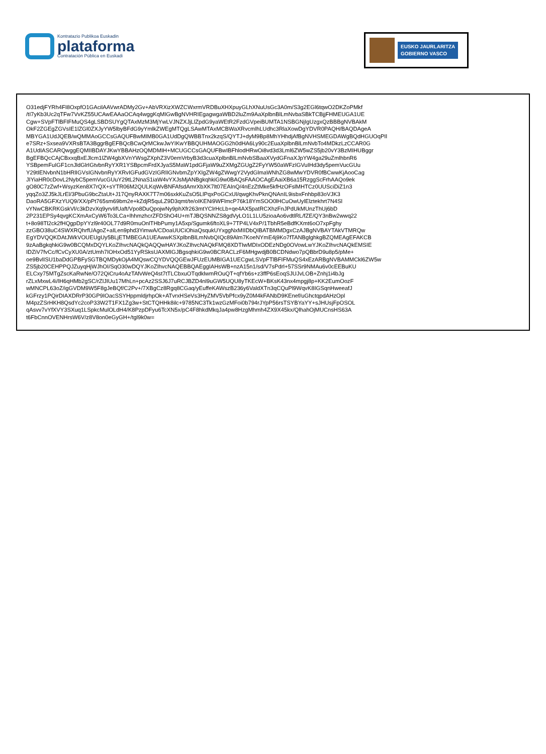Kontratazio Publikoa Euskadin
plataforma
Contratación Pública en Euskadi
EUSKO JAURLARITZA
GOBIERNO VASCO
O31edjFYRh4FI8OxpfO1GAcilAAVwrADMy2Gv+AbVRXizXWZCWxrmVRDBuXHXpuyGLhXNuUsGc3A0m/S3g2EGl6tqwO2DKZoPMkf
/tI7yKb3Uc2qTFw7VvKZ55UCAwEAAaOCAq4wggKqMIGwBgNVHRIEgagwgaWBD2luZm9AaXplbnBlLmNvbaSBkTCBjjFHMEUGA1UE
Cgw+SVpFTlBFIFMuQS4gLSBDSUYgQTAxMzM3MjYwLVJNZXJjLlZpdG9yaWEtR2FzdGVpeiBUMTA1NSBGNjIgUzgxQzBBBgNVBAkM
OkF2ZGEgZGVsIE1lZGl0ZXJyYW5lbyBFdG9yYmlkZWEgMTQgLSAwMTAxMCBWaXRvcmlhLUdhc3RlaXowDgYDVR0PAQH/BAQDAgeA
MBYGA1UdJQEB/wQMMAoGCCsGAQUFBwMIMB0GA1UdDgQWBBTnx2kzqS/QYTJ+dyM9Bp8MhYHhdjAfBgNVHSMEGDAWgBQdHGUOqPIl
e7SRz+Sxsea9VXRsBTA3BggrBgEFBQcBCwQrMCkwJwYIKwYBBQUHMAOGG2h0dHA6Ly90c2EuaXplbnBlLmNvbTo4MDkzLzCCAR0G
A1UdIASCARQwggEQMIIBDAYJKwYBBAHzOQMDMIH+MCUGCCsGAQUFBwIBFhlodHRwOi8vd3d3Lml6ZW5wZS5jb20vY3BzMIHUBggr
BgEFBQcCAjCBxxqBxEJlcm1lZW4gbXVnYWsgZXphZ3V0emVrbyB3d3cuaXplbnBlLmNvbSBaaXVydGFnaXJpYW4ga29uZmlhbnR6
YSBpemFuIGF1cnJldGlrIGtvbnRyYXR1YSBpcmFrdXJyaS5MaW1pdGFjaW9uZXMgZGUgZ2FyYW50aWFzIGVuIHd3dy5pemVucGUu
Y29tIENvbnN1bHRlIGVsIGNvbnRyYXRvIGFudGVzIGRlIGNvbmZpYXIgZW4gZWwgY2VydGlmaWNhZG8wMwYDVR0fBCwwKjAooCag
JIYiaHR0cDovL2NybC5pemVucGUuY29tL2NnaS1iaW4vYXJsMjANBgkqhkiG9w0BAQsFAAOCAgEAaiXB6a15RzggScFrhAAQo9ek
gO80C7zZwf+WsyzKen8X7rQX+sYTR06M2QULKqWvBNFAfsdAmrXbXK7lt07EAInQ/4nEzZtMke5kfHzOFslMHTCz0UUSciDiZ1n3
yqqZo3ZJ5kJLrEl/3PbuG9bcZtaUt+J17QnyRAXK7T7m06sxkKuZsO5LlPqxPoGCxUl/qwgKhvPknQNAnIL9isbxFnhbp83oVJK3
DaoRA5GFXzYUQ9/XX/pPt765sm69bm2e+kZdjR5quLZ9D3qmt/te/oIKENi9WFlmcP76k18YmSOO0lHCuOwUylElztekhrt7N4Sl
vYNwCBKRKGskVl/c3kDzvXq9yrvIifUaft/Vpo8DuQpojwNy9phXfr263mtYClrHcLb+qe4AX5patRCXhzFnJPdUkMUnzThUj6bD
2P231EPSy4qvgKCXmAxCyW6To3LCa+lhhmzhcrZFDShO4U+mTJBQSNNZS8gdVyLO1L1LU5zioaAo6vdtlRL/fZE/QY3nBw2wwq22
t+8o98Tl2ck2fHQgpDpYYzl9r40OL77d9R0muOnlTHbPumy1A5xp/Sgumk6ftoXL9+7TP4LV4xP/1TbhR5eBdfKXmt6oO7xpFghy
zzGBO38uC4SWXRQhrfUAgoZ+aILen9phd3YimwA/CDoaUUCiOhiaQsqukUYxggNxMIIDbQIBATBMMDgxCzAJBgNVBAYTAkVTMRQw
EgYDVQQKDAtJWkVOUEUgUy5BLjETMBEGA1UEAwwKSXplbnBlLmNvbQIQc89Alm7KoeNYmE4j9Ko7fTANBglghkgBZQMEAgEFAKCB
9zAaBgkqhkiG9w0BCQMxDQYLKoZIhvcNAQkQAQQwHAYJKoZIhvcNAQkFMQ8XDTIwMDIxODEzNDg0OVowLwYJKoZIhvcNAQkEMSIE
IDZiV7fvCc/fCvCyXU0A/ztUmh7IOHxOd51YyRSksUAXMIGJBgsqhkiG9w0BCRACLzF6MHgwdjB0BCDNdwo7pQBbrD9u8p5/pMe+
oe9BvlISU1baDdGPBFySGTBQMDykOjA4MQswCQYDVQQGEwJFUzEUMBIGA1UECgwLSVpFTlBFIFMuQS4xEzARBgNVBAMMCkl6ZW5w
ZS5jb20CEHPPQJZuyqHjWJhOI/SqO30wDQYJKoZIhvcNAQEBBQAEggIAHsWB+nzA15n1/sd/V7sPdrl+57SSr9NMAu6v0cEEBuKU
ELCxy75MTgZscKaRwNe/O72QiCru4oAzTAfvWeQ4st7tTLCbxuOTqdklwmROuQT+qfYb6s+z3ffP6sEoqSJUJvLOB+Znhj1i4bJg
rZLxMxwL4i/lH6qHMb2gSC/rZlJIUu17MhLn+pcAz2SSJ6J7uRCJBZD4nl9uGW5UQU8yTKEcW+BKsK43nx4mpgj8p+KK2EumOozF
wMNCPL63oZ/igGVDM9W5F8gJeBQf/C2Pv+/7XBgCz8Rgq8CGaq/yEuffeKAWszB236y6ValdXTn3qCQuPl9WqvK8IGSqnHweeafJ
kGFrzy1PQirDIAXDRrP30GP9IOacSSYHppmldjrhpOk+ATvrxHSeVs3HyZMV5VbPfcx9yZ0M4kFANbD9KEnef/uGhctqpdAHzOpl
M4pzZSrHKH8QsdYc2coP33W2T1FX1Zg3w+StCTQHHk8ilc+9785NC3Tk1wzGzMFoi0b794rJYpP56rsTSYBYaYY+sJHUsjFpOSOL
qAsvv7vYfXVY3SXuq1LSpkcMulOLdH4/K8PzpDFyu6TcXN5x/pC4F8hkdMkqJa4pw8HzgMhmh4ZX9X45kx/QlhahOjMUCnsHS63A
t6FbCnnOVENHrsW6V/z8V8on0eGyGH+/tgl9k0w=